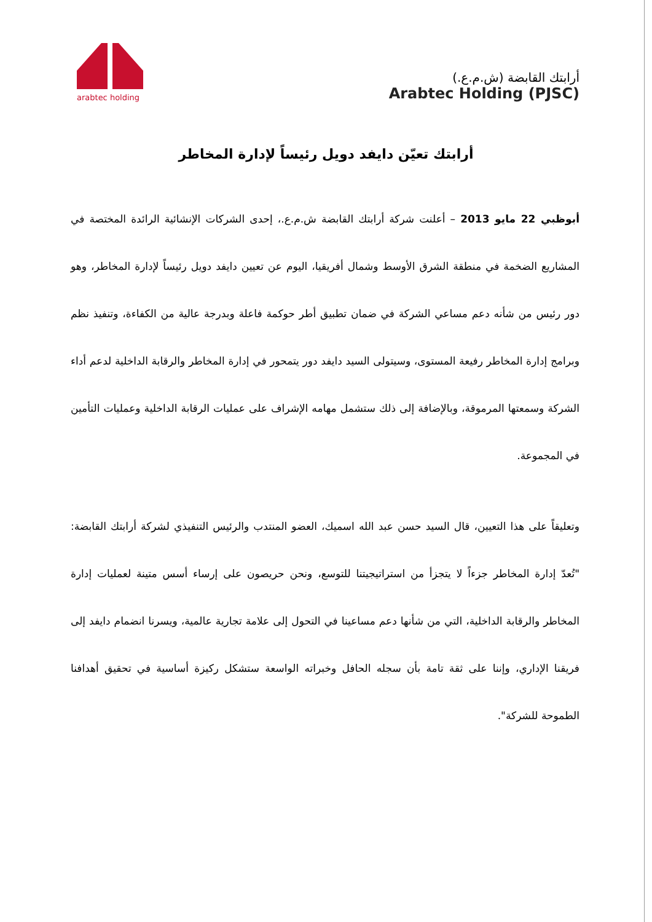arabtec holding
أرابتك القابضة (ش.م.ع.)
Arabtec Holding (PJSC)
أرابتك تعيّن دايفد دويل رئيساً لإدارة المخاطر
أبوظبي 22 مايو 2013 – أعلنت شركة أرابتك القابضة ش.م.ع.، إحدى الشركات الإنشائية الرائدة المختصة في المشاريع الضخمة في منطقة الشرق الأوسط وشمال أفريقيا، اليوم عن تعيين دايفد دويل رئيساً لإدارة المخاطر، وهو دور رئيس من شأنه دعم مساعي الشركة في ضمان تطبيق أطر حوكمة فاعلة وبدرجة عالية من الكفاءة، وتنفيذ نظم وبرامج إدارة المخاطر رفيعة المستوى، وسيتولى السيد دايفد دور يتمحور في إدارة المخاطر والرقابة الداخلية لدعم أداء الشركة وسمعتها المرموقة، وبالإضافة إلى ذلك ستشمل مهامه الإشراف على عمليات الرقابة الداخلية وعمليات التأمين في المجموعة.
وتعليقاً على هذا التعيين، قال السيد حسن عبد الله اسميك، العضو المنتدب والرئيس التنفيذي لشركة أرابتك القابضة: "تُعدّ إدارة المخاطر جزءاً لا يتجزأ من استراتيجيتنا للتوسع، ونحن حريصون على إرساء أسس متينة لعمليات إدارة المخاطر والرقابة الداخلية، التي من شأنها دعم مساعينا في التحول إلى علامة تجارية عالمية، ويسرنا انضمام دايفد إلى فريقنا الإداري، وإننا على ثقة تامة بأن سجله الحافل وخبراته الواسعة ستشكل ركيزة أساسية في تحقيق أهدافنا الطموحة للشركة".